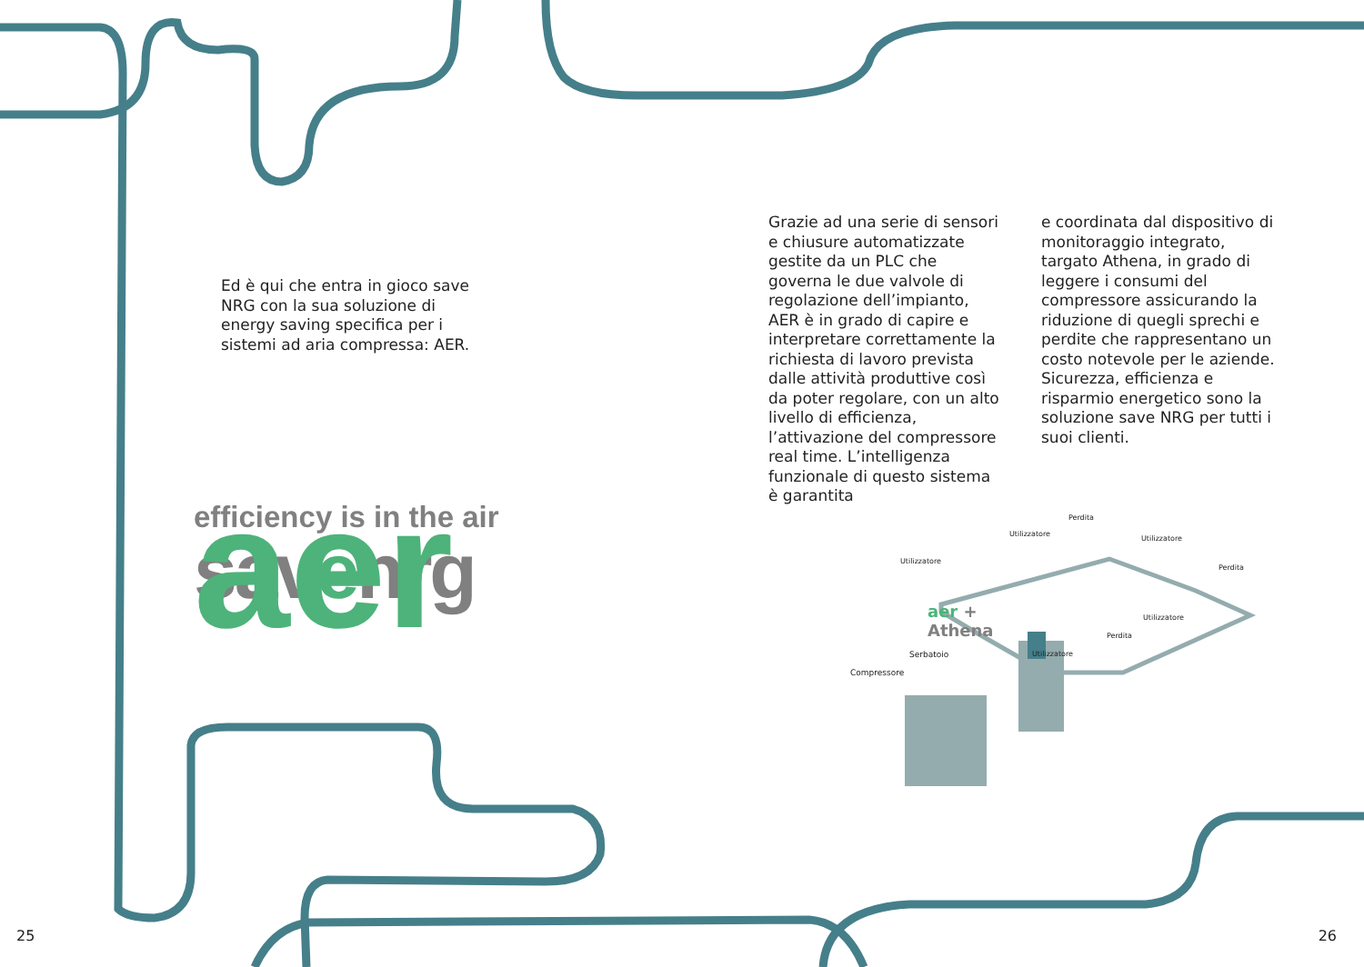Ed è qui che entra in gioco save NRG con la sua soluzione di energy saving specifica per i sistemi ad aria compressa: AER.
aer
efficiency is in the air
savenrg
25
Grazie ad una serie di sensori e chiusure automatizzate gestite da un PLC che governa le due valvole di regolazione dell’impianto, AER è in grado di capire e interpretare correttamente la richiesta di lavoro prevista dalle attività produttive così da poter regolare, con un alto livello di efficienza, l’attivazione del compressore real time. L’intelligenza funzionale di questo sistema è garantita
e coordinata dal dispositivo di monitoraggio integrato, targato Athena, in grado di leggere i consumi del compressore assicurando la riduzione di quegli sprechi e perdite che rappresentano un costo notevole per le aziende.
Sicurezza, efficienza e risparmio energetico sono la soluzione save NRG per tutti i suoi clienti.
Perdita
Utilizzatore
Utilizzatore
Utilizzatore
Perdita
aer + Athena Utilizzatore
Perdita
Serbatoio Utilizzatore
Compressore
26